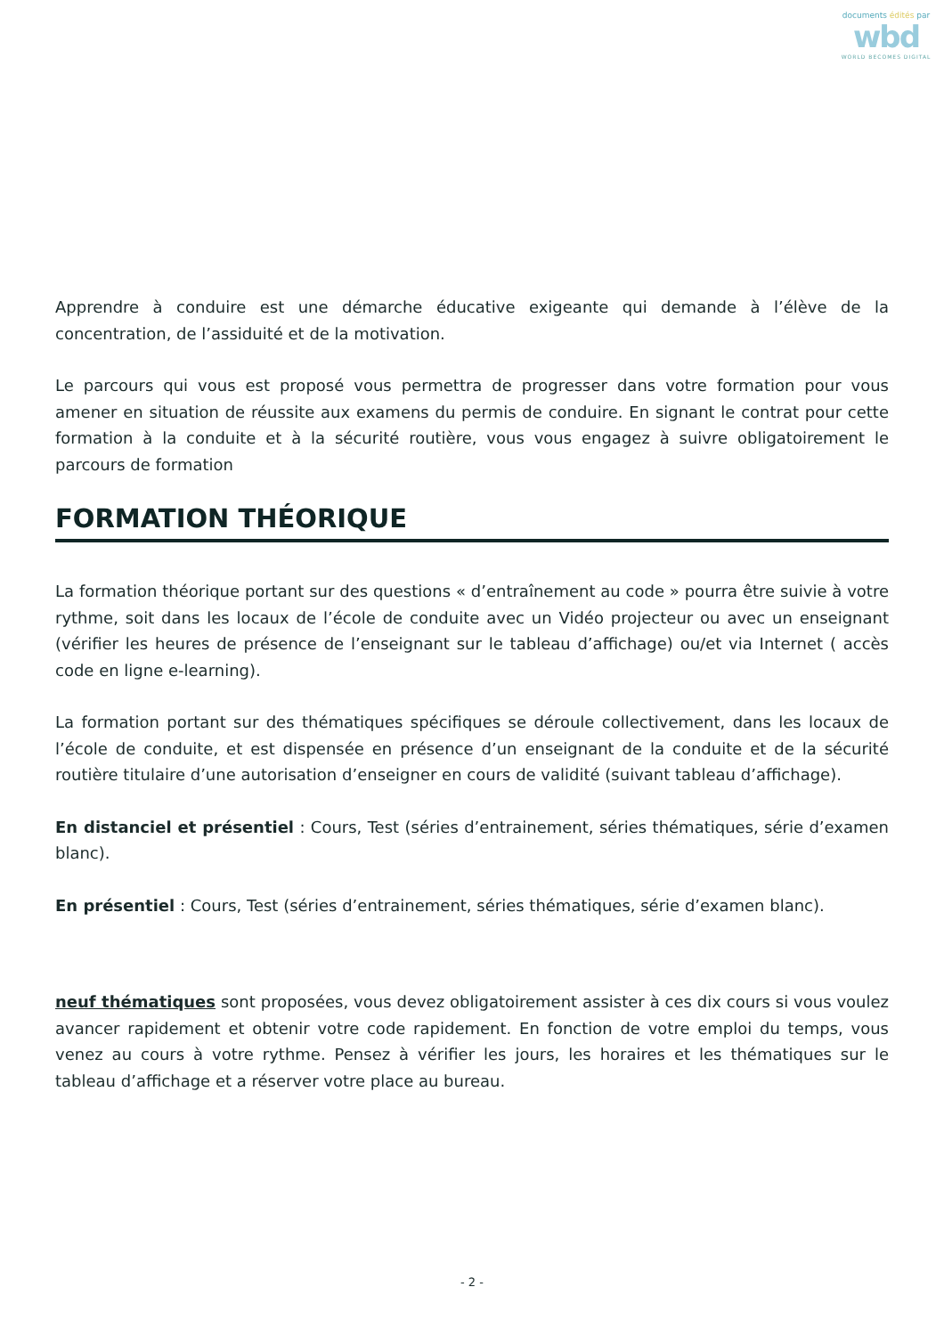documents édités par
wbd
WORLD BECOMES DIGITAL
Apprendre à conduire est une démarche éducative exigeante qui demande à l’élève de la concentration, de l’assiduité et de la motivation.
Le parcours qui vous est proposé vous permettra de progresser dans votre formation pour vous amener en situation de réussite aux examens du permis de conduire. En signant le contrat pour cette formation à la conduite et à la sécurité routière, vous vous engagez à suivre obligatoirement le parcours de formation
FORMATION THÉORIQUE
La formation théorique portant sur des questions « d’entraînement au code » pourra être suivie à votre rythme, soit dans les locaux de l’école de conduite avec un Vidéo projecteur ou avec un enseignant (vérifier les heures de présence de l’enseignant sur le tableau d’affichage) ou/et via Internet ( accès code en ligne e-learning).
La formation portant sur des thématiques spécifiques se déroule collectivement, dans les locaux de l’école de conduite, et est dispensée en présence d’un enseignant de la conduite et de la sécurité routière titulaire d’une autorisation d’enseigner en cours de validité (suivant tableau d’affichage).
En distanciel et présentiel : Cours, Test (séries d’entrainement, séries thématiques, série d’examen blanc).
En présentiel : Cours, Test (séries d’entrainement, séries thématiques, série d’examen blanc).
neuf thématiques sont proposées, vous devez obligatoirement assister à ces dix cours si vous voulez avancer rapidement et obtenir votre code rapidement. En fonction de votre emploi du temps, vous venez au cours à votre rythme. Pensez à vérifier les jours, les horaires et les thématiques sur le tableau d’affichage et a réserver votre place au bureau.
- 2 -